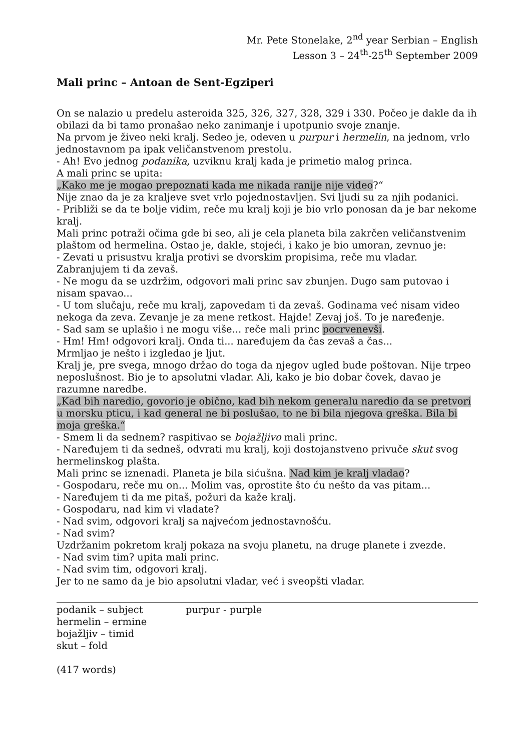Mr. Pete Stonelake, 2<sup>nd</sup> year Serbian – English
Lesson 3 – 24<sup>th</sup>-25<sup>th</sup> September 2009
Mali princ – Antoan de Sent-Egziperi
On se nalazio u predelu asteroida 325, 326, 327, 328, 329 i 330. Počeo je dakle da ih obilazi da bi tamo pronašao neko zanimanje i upotpunio svoje znanje.
Na prvom je živeo neki kralj. Sedeo je, odeven u purpur i hermelin, na jednom, vrlo jednostavnom pa ipak veličanstvenom prestolu.
- Ah! Evo jednog podanika, uzviknu kralj kada je primetio malog princa.
A mali princ se upita:
„Kako me je mogao prepoznati kada me nikada ranije nije video?“
Nije znao da je za kraljeve svet vrlo pojednostavljen. Svi ljudi su za njih podanici.
- Približi se da te bolje vidim, reče mu kralj koji je bio vrlo ponosan da je bar nekome kralj.
Mali princ potraži očima gde bi seo, ali je cela planeta bila zakrčen veličanstvenim plaštom od hermelina. Ostao je, dakle, stojeći, i kako je bio umoran, zevnuo je:
- Zevati u prisustvu kralja protivi se dvorskim propisima, reče mu vladar. Zabranjujem ti da zevaš.
- Ne mogu da se uzdržim, odgovori mali princ sav zbunjen. Dugo sam putovao i nisam spavao...
- U tom slučaju, reče mu kralj, zapovedam ti da zevaš. Godinama već nisam video nekoga da zeva. Zevanje je za mene retkost. Hajde! Zevaj još. To je naređenje.
- Sad sam se uplašio i ne mogu više... reče mali princ pocrvenevši.
- Hm! Hm! odgovori kralj. Onda ti... naređujem da čas zevaš a čas...
Mrmljao je nešto i izgledao je ljut.
Kralj je, pre svega, mnogo držao do toga da njegov ugled bude poštovan. Nije trpeo neposlušnost. Bio je to apsolutni vladar. Ali, kako je bio dobar čovek, davao je razumne naredbe.
„Kad bih naredio, govorio je obično, kad bih nekom generalu naredio da se pretvori u morsku pticu, i kad general ne bi poslušao, to ne bi bila njegova greška. Bila bi moja greška.“
- Smem li da sednem? raspitivao se bojažljivo mali princ.
- Naređujem ti da sedneš, odvrati mu kralj, koji dostojanstveno privuče skut svog hermelinskog plašta.
Mali princ se iznenadi. Planeta je bila sićušna. Nad kim je kralj vladao?
- Gospodaru, reče mu on... Molim vas, oprostite što ću nešto da vas pitam...
- Naređujem ti da me pitaš, požuri da kaže kralj.
- Gospodaru, nad kim vi vladate?
- Nad svim, odgovori kralj sa najvećom jednostavnošću.
- Nad svim?
Uzdržanim pokretom kralj pokaza na svoju planetu, na druge planete i zvezde.
- Nad svim tim? upita mali princ.
- Nad svim tim, odgovori kralj.
Jer to ne samo da je bio apsolutni vladar, već i sveopšti vladar.
podanik – subject
hermelin – ermine
bojažljiv – timid
skut – fold
purpur - purple
(417 words)